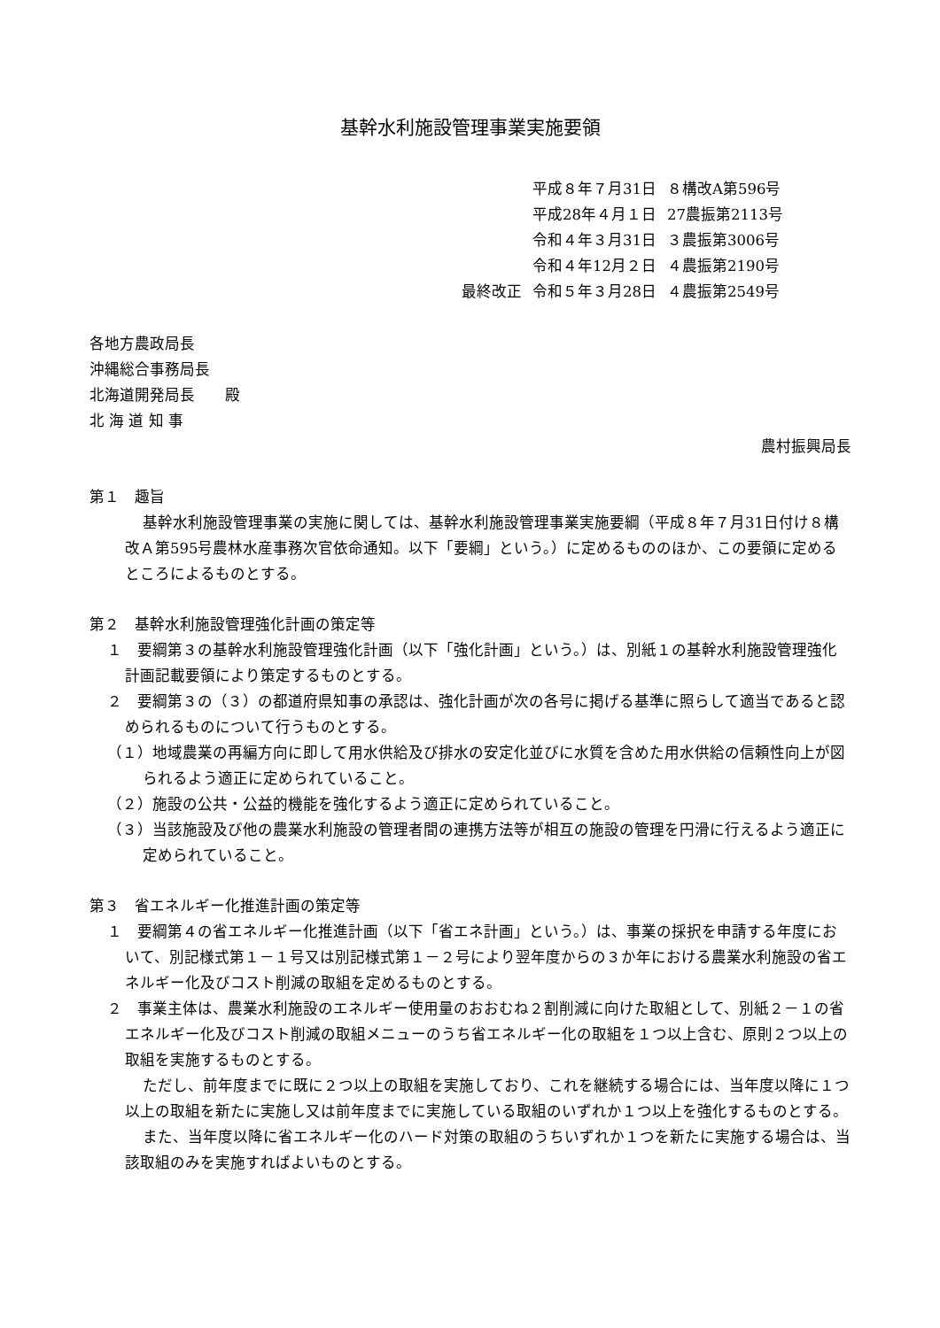基幹水利施設管理事業実施要領
| | 平成８年７月31日 | ８構改A第596号 |
| | 平成28年４月１日 | 27農振第2113号 |
| | 令和４年３月31日 | ３農振第3006号 |
| | 令和４年12月２日 | ４農振第2190号 |
| 最終改正 | 令和５年３月28日 | ４農振第2549号 |
各地方農政局長
沖縄総合事務局長
北海道開発局長　　殿
北 海 道 知 事
農村振興局長
第１　趣旨
基幹水利施設管理事業の実施に関しては、基幹水利施設管理事業実施要綱（平成８年７月31日付け８構改Ａ第595号農林水産事務次官依命通知。以下「要綱」という。）に定めるもののほか、この要領に定めるところによるものとする。
第２　基幹水利施設管理強化計画の策定等
１　要綱第３の基幹水利施設管理強化計画（以下「強化計画」という。）は、別紙１の基幹水利施設管理強化計画記載要領により策定するものとする。
２　要綱第３の（３）の都道府県知事の承認は、強化計画が次の各号に掲げる基準に照らして適当であると認められるものについて行うものとする。
（１）地域農業の再編方向に即して用水供給及び排水の安定化並びに水質を含めた用水供給の信頼性向上が図られるよう適正に定められていること。
（２）施設の公共・公益的機能を強化するよう適正に定められていること。
（３）当該施設及び他の農業水利施設の管理者間の連携方法等が相互の施設の管理を円滑に行えるよう適正に定められていること。
第３　省エネルギー化推進計画の策定等
１　要綱第４の省エネルギー化推進計画（以下「省エネ計画」という。）は、事業の採択を申請する年度において、別記様式第１－１号又は別記様式第１－２号により翌年度からの３か年における農業水利施設の省エネルギー化及びコスト削減の取組を定めるものとする。
２　事業主体は、農業水利施設のエネルギー使用量のおおむね２割削減に向けた取組として、別紙２－１の省エネルギー化及びコスト削減の取組メニューのうち省エネルギー化の取組を１つ以上含む、原則２つ以上の取組を実施するものとする。
ただし、前年度までに既に２つ以上の取組を実施しており、これを継続する場合には、当年度以降に１つ以上の取組を新たに実施し又は前年度までに実施している取組のいずれか１つ以上を強化するものとする。
また、当年度以降に省エネルギー化のハード対策の取組のうちいずれか１つを新たに実施する場合は、当該取組のみを実施すればよいものとする。